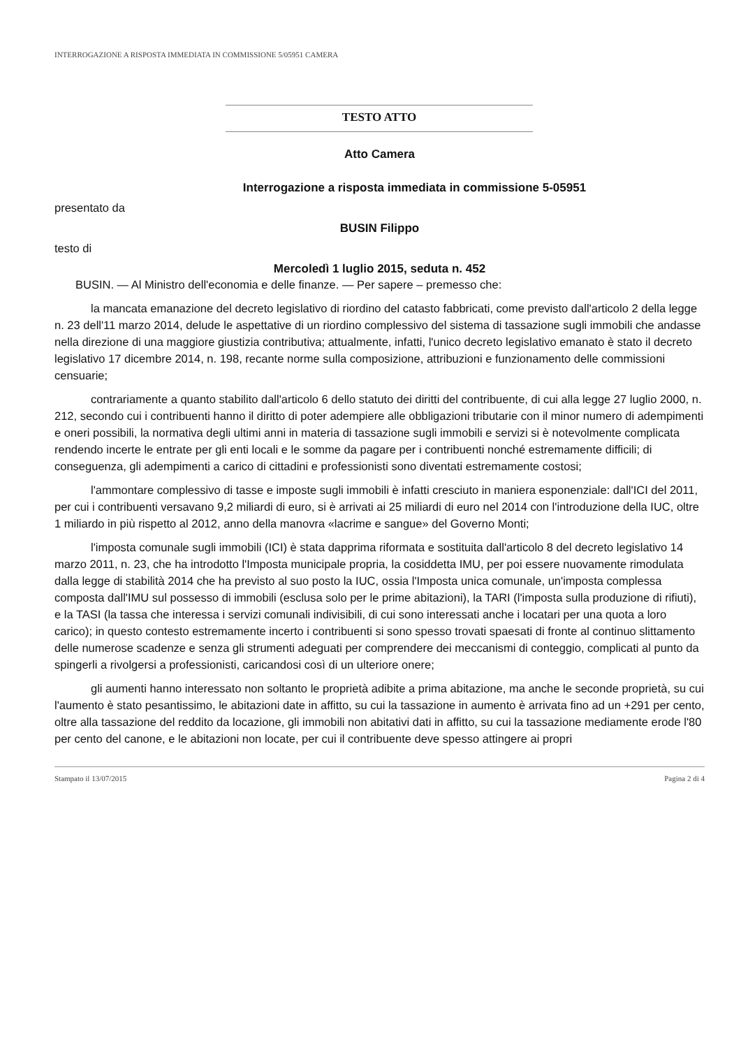INTERROGAZIONE A RISPOSTA IMMEDIATA IN COMMISSIONE 5/05951 CAMERA
TESTO ATTO
Atto Camera
Interrogazione a risposta immediata in commissione 5-05951
presentato da
BUSIN Filippo
testo di
Mercoledì 1 luglio 2015, seduta n. 452
BUSIN. — Al Ministro dell'economia e delle finanze. — Per sapere – premesso che:
la mancata emanazione del decreto legislativo di riordino del catasto fabbricati, come previsto dall'articolo 2 della legge n. 23 dell'11 marzo 2014, delude le aspettative di un riordino complessivo del sistema di tassazione sugli immobili che andasse nella direzione di una maggiore giustizia contributiva; attualmente, infatti, l'unico decreto legislativo emanato è stato il decreto legislativo 17 dicembre 2014, n. 198, recante norme sulla composizione, attribuzioni e funzionamento delle commissioni censuarie;
contrariamente a quanto stabilito dall'articolo 6 dello statuto dei diritti del contribuente, di cui alla legge 27 luglio 2000, n. 212, secondo cui i contribuenti hanno il diritto di poter adempiere alle obbligazioni tributarie con il minor numero di adempimenti e oneri possibili, la normativa degli ultimi anni in materia di tassazione sugli immobili e servizi si è notevolmente complicata rendendo incerte le entrate per gli enti locali e le somme da pagare per i contribuenti nonché estremamente difficili; di conseguenza, gli adempimenti a carico di cittadini e professionisti sono diventati estremamente costosi;
l'ammontare complessivo di tasse e imposte sugli immobili è infatti cresciuto in maniera esponenziale: dall'ICI del 2011, per cui i contribuenti versavano 9,2 miliardi di euro, si è arrivati ai 25 miliardi di euro nel 2014 con l'introduzione della IUC, oltre 1 miliardo in più rispetto al 2012, anno della manovra «lacrime e sangue» del Governo Monti;
l'imposta comunale sugli immobili (ICI) è stata dapprima riformata e sostituita dall'articolo 8 del decreto legislativo 14 marzo 2011, n. 23, che ha introdotto l'Imposta municipale propria, la cosiddetta IMU, per poi essere nuovamente rimodulata dalla legge di stabilità 2014 che ha previsto al suo posto la IUC, ossia l'Imposta unica comunale, un'imposta complessa composta dall'IMU sul possesso di immobili (esclusa solo per le prime abitazioni), la TARI (l'imposta sulla produzione di rifiuti), e la TASI (la tassa che interessa i servizi comunali indivisibili, di cui sono interessati anche i locatari per una quota a loro carico); in questo contesto estremamente incerto i contribuenti si sono spesso trovati spaesati di fronte al continuo slittamento delle numerose scadenze e senza gli strumenti adeguati per comprendere dei meccanismi di conteggio, complicati al punto da spingerli a rivolgersi a professionisti, caricandosi così di un ulteriore onere;
gli aumenti hanno interessato non soltanto le proprietà adibite a prima abitazione, ma anche le seconde proprietà, su cui l'aumento è stato pesantissimo, le abitazioni date in affitto, su cui la tassazione in aumento è arrivata fino ad un +291 per cento, oltre alla tassazione del reddito da locazione, gli immobili non abitativi dati in affitto, su cui la tassazione mediamente erode l'80 per cento del canone, e le abitazioni non locate, per cui il contribuente deve spesso attingere ai propri
Stampato il 13/07/2015 Pagina 2 di 4